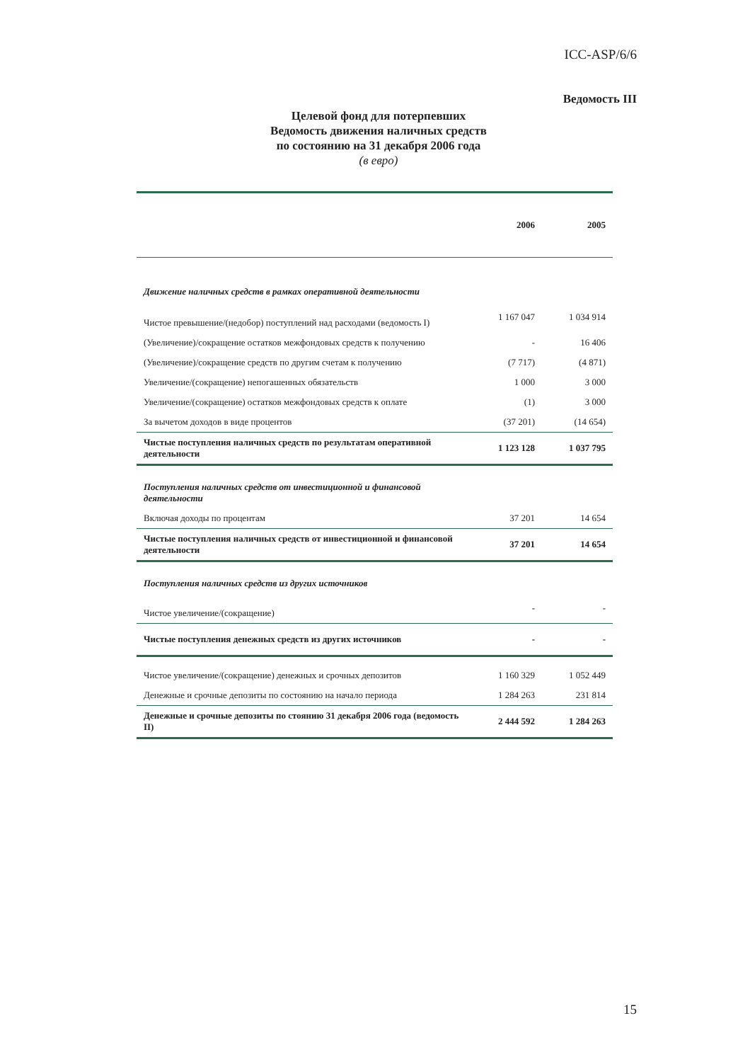ICC-ASP/6/6
Ведомость III
Целевой фонд для потерпевших
Ведомость движения наличных средств
по состоянию на 31 декабря 2006 года
(в евро)
| | 2006 | 2005 |
| Движение наличных средств в рамках оперативной деятельности | | |
| Чистое превышение/(недобор) поступлений над расходами (ведомость I) | 1 167 047 | 1 034 914 |
| (Увеличение)/сокращение остатков межфондовых средств к получению | - | 16 406 |
| (Увеличение)/сокращение средств по другим счетам к получению | (7 717) | (4 871) |
| Увеличение/(сокращение) непогашенных обязательств | 1 000 | 3 000 |
| Увеличение/(сокращение) остатков межфондовых средств к оплате | (1) | 3 000 |
| За вычетом доходов в виде процентов | (37 201) | (14 654) |
| Чистые поступления наличных средств по результатам оперативной деятельности | 1 123 128 | 1 037 795 |
| Поступления наличных средств от инвестиционной и финансовой деятельности | | |
| Включая доходы по процентам | 37 201 | 14 654 |
| Чистые поступления наличных средств от инвестиционной и финансовой деятельности | 37 201 | 14 654 |
| Поступления наличных средств из других источников | | |
| Чистое увеличение/(сокращение) | - | - |
| Чистые поступления денежных средств из других источников | - | - |
| Чистое увеличение/(сокращение) денежных и срочных депозитов | 1 160 329 | 1 052 449 |
| Денежные и срочные депозиты по состоянию на начало периода | 1 284 263 | 231 814 |
| Денежные и срочные депозиты по стоянию 31 декабря 2006 года (ведомость II) | 2 444 592 | 1 284 263 |
15